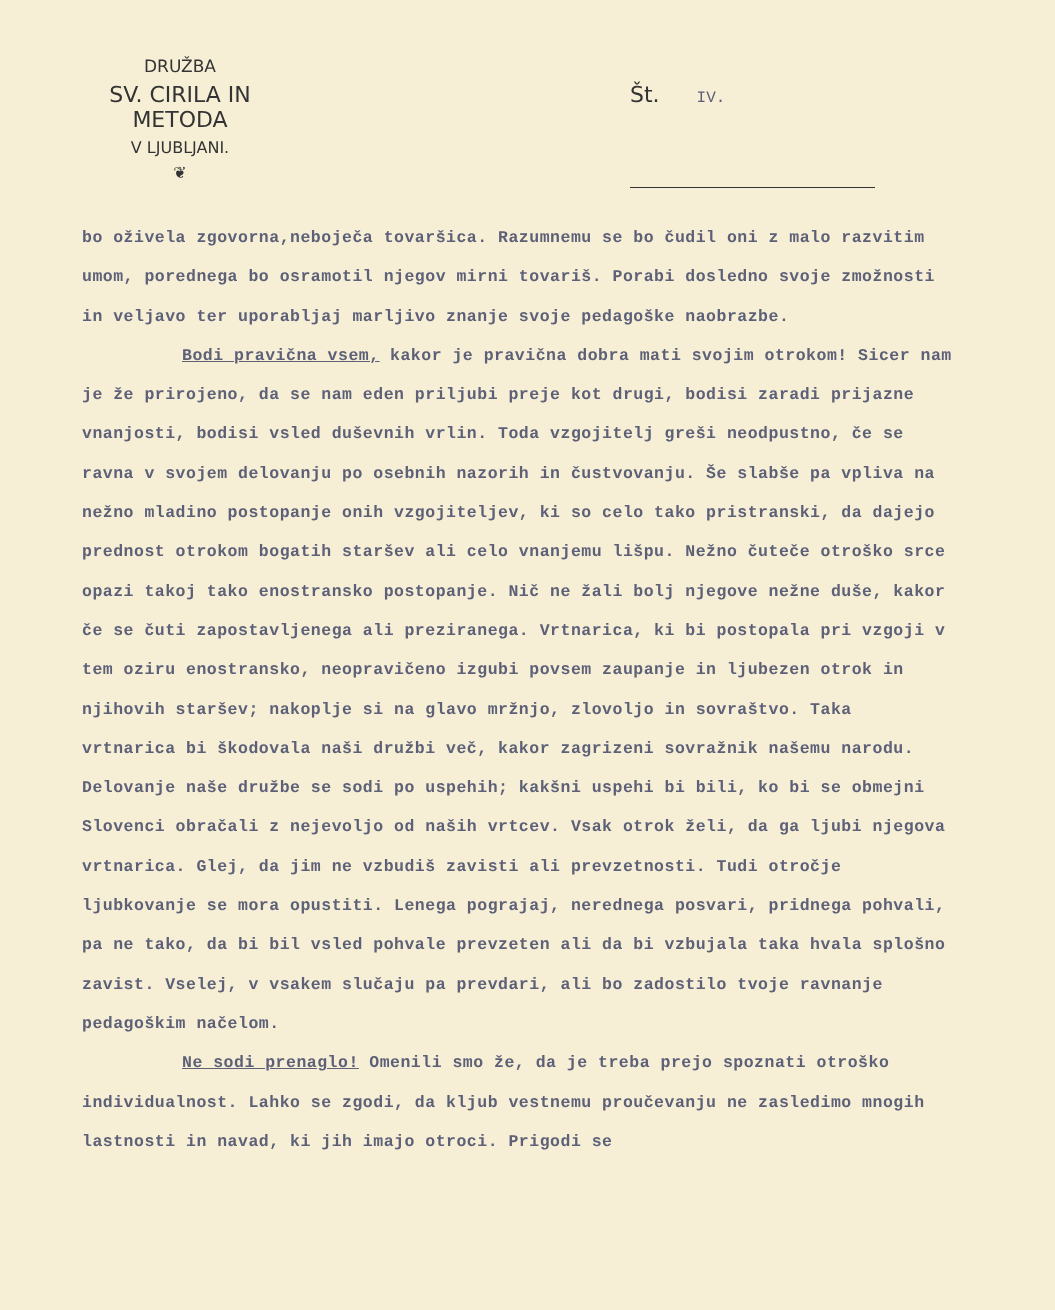DRUŽBA
SV. CIRILA IN METODA
V LJUBLJANI.
❦
Št. IV.
bo oživela zgovorna,neboječa tovaršica. Razumnemu se bo čudil oni z malo razvitim umom, porednega bo osramotil njegov mirni tovariš. Porabi dosledno svoje zmožnosti in veljavo ter uporabljaj marljivo znanje svoje pedagoške naobrazbe.
Bodi pravična vsem, kakor je pravična dobra mati svojim otrokom! Sicer nam je že prirojeno, da se nam eden priljubi preje kot drugi, bodisi zaradi prijazne vnanjosti, bodisi vsled duševnih vrlin. Toda vzgojitelj greši neodpustno, če se ravna v svojem delovanju po osebnih nazorih in čustvovanju. Še slabše pa vpliva na nežno mladino postopanje onih vzgojiteljev, ki so celo tako pristranski, da dajejo prednost otrokom bogatih staršev ali celo vnanjemu lišpu. Nežno čuteče otroško srce opazi takoj tako enostransko postopanje. Nič ne žali bolj njegove nežne duše, kakor če se čuti zapostavljenega ali preziranega. Vrtnarica, ki bi postopala pri vzgoji v tem oziru enostransko, neopravičeno izgubi povsem zaupanje in ljubezen otrok in njihovih staršev; nakoplje si na glavo mržnjo, zlovoljo in sovraštvo. Taka vrtnarica bi škodovala naši družbi več, kakor zagrizeni sovražnik našemu narodu. Delovanje naše družbe se sodi po uspehih; kakšni uspehi bi bili, ko bi se obmejni Slovenci obračali z nejevoljo od naših vrtcev. Vsak otrok želi, da ga ljubi njegova vrtnarica. Glej, da jim ne vzbudiš zavisti ali prevzetnosti. Tudi otročje ljubkovanje se mora opustiti. Lenega pograjaj, nerednega posvari, pridnega pohvali, pa ne tako, da bi bil vsled pohvale prevzeten ali da bi vzbujala taka hvala splošno zavist. Vselej, v vsakem slučaju pa prevdari, ali bo zadostilo tvoje ravnanje pedagoškim načelom.
Ne sodi prenaglo! Omenili smo že, da je treba prejo spoznati otroško individualnost. Lahko se zgodi, da kljub vestnemu proučevanju ne zasledimo mnogih lastnosti in navad, ki jih imajo otroci. Prigodi se